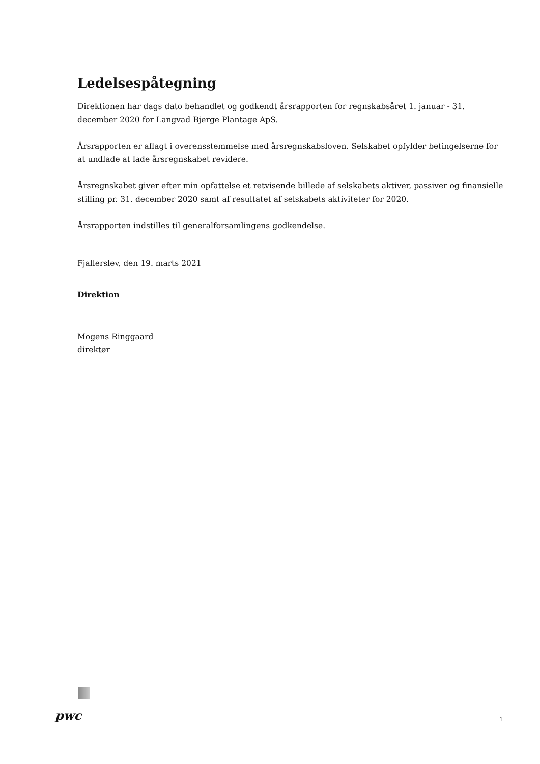Ledelsespåtegning
Direktionen har dags dato behandlet og godkendt årsrapporten for regnskabsåret 1. januar - 31. december 2020 for Langvad Bjerge Plantage ApS.
Årsrapporten er aflagt i overensstemmelse med årsregnskabsloven. Selskabet opfylder betingelserne for at undlade at lade årsregnskabet revidere.
Årsregnskabet giver efter min opfattelse et retvisende billede af selskabets aktiver, passiver og finansielle stilling pr. 31. december 2020 samt af resultatet af selskabets aktiviteter for 2020.
Årsrapporten indstilles til generalforsamlingens godkendelse.
Fjallerslev, den 19. marts 2021
Direktion
Mogens Ringgaard
direktør
pwc
1